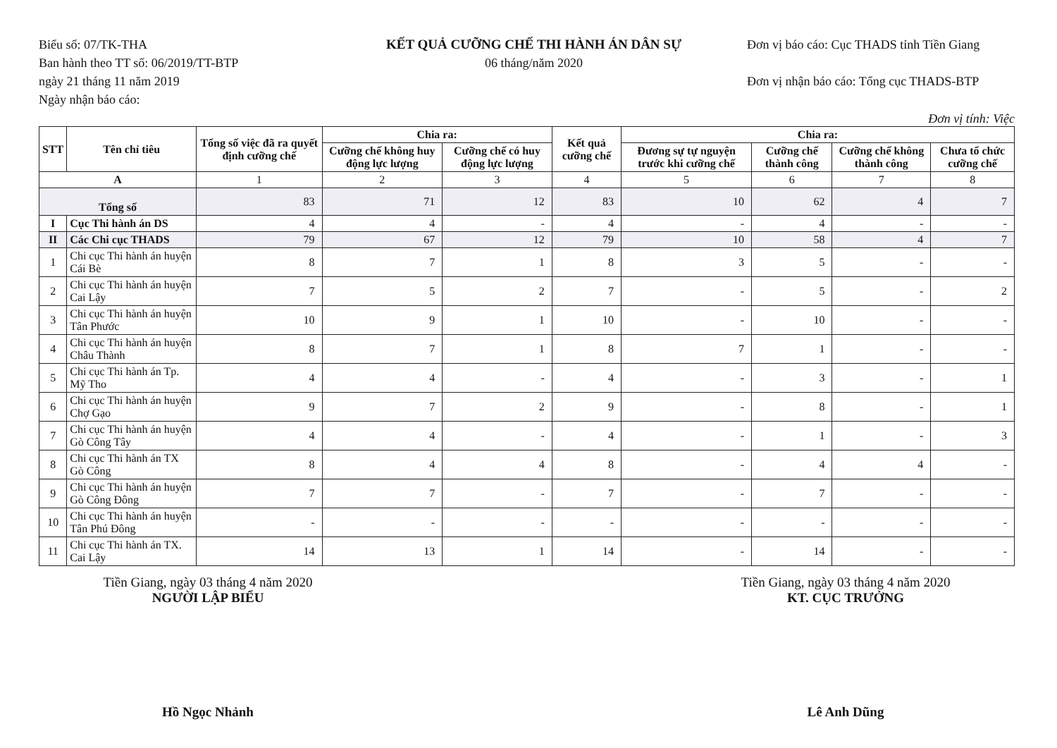Biểu số: 07/TK-THA
Ban hành theo TT số: 06/2019/TT-BTP
ngày 21 tháng 11 năm 2019
Ngày nhận báo cáo:
KẾT QUẢ CƯỠNG CHẾ THI HÀNH ÁN DÂN SỰ
06 tháng/năm 2020
Đơn vị báo cáo: Cục THADS tỉnh Tiền Giang
Đơn vị nhận báo cáo: Tổng cục THADS-BTP
Đơn vị tính: Việc
| STT | Tên chỉ tiêu | Tổng số việc đã ra quyết định cưỡng chế | Chia ra: | | Kết quả cưỡng chế | Chia ra: | | | |
| --- | --- | --- | --- | --- | --- | --- | --- | --- | --- |
| | | | Cưỡng chế không huy động lực lượng | Cưỡng chế có huy động lực lượng | | Đương sự tự nguyện trước khi cưỡng chế | Cưỡng chế thành công | Cưỡng chế không thành công | Chưa tổ chức cưỡng chế |
| A | | 1 | 2 | 3 | 4 | 5 | 6 | 7 | 8 |
| Tổng số | | 83 | 71 | 12 | 83 | 10 | 62 | 4 | 7 |
| I | Cục Thi hành án DS | 4 | 4 | - | 4 | - | 4 | - | - |
| II | Các Chi cục THADS | 79 | 67 | 12 | 79 | 10 | 58 | 4 | 7 |
| 1 | Chi cục Thi hành án huyện Cái Bè | 8 | 7 | 1 | 8 | 3 | 5 | - | - |
| 2 | Chi cục Thi hành án huyện Cai Lậy | 7 | 5 | 2 | 7 | - | 5 | - | 2 |
| 3 | Chi cục Thi hành án huyện Tân Phước | 10 | 9 | 1 | 10 | - | 10 | - | - |
| 4 | Chi cục Thi hành án huyện Châu Thành | 8 | 7 | 1 | 8 | 7 | 1 | - | - |
| 5 | Chi cục Thi hành án Tp. Mỹ Tho | 4 | 4 | - | 4 | - | 3 | - | 1 |
| 6 | Chi cục Thi hành án huyện Chợ Gạo | 9 | 7 | 2 | 9 | - | 8 | - | 1 |
| 7 | Chi cục Thi hành án huyện Gò Công Tây | 4 | 4 | - | 4 | - | 1 | - | 3 |
| 8 | Chi cục Thi hành án TX Gò Công | 8 | 4 | 4 | 8 | - | 4 | 4 | - |
| 9 | Chi cục Thi hành án huyện Gò Công Đông | 7 | 7 | - | 7 | - | 7 | - | - |
| 10 | Chi cục Thi hành án huyện Tân Phú Đông | - | - | - | - | - | - | - | - |
| 11 | Chi cục Thi hành án TX. Cai Lậy | 14 | 13 | 1 | 14 | - | 14 | - | - |
Tiền Giang, ngày 03 tháng 4 năm 2020
NGƯỜI LẬP BIỂU
Hồ Ngọc Nhảnh
Tiền Giang, ngày 03 tháng 4 năm 2020
KT. CỤC TRƯỞNG
Lê Anh Dũng